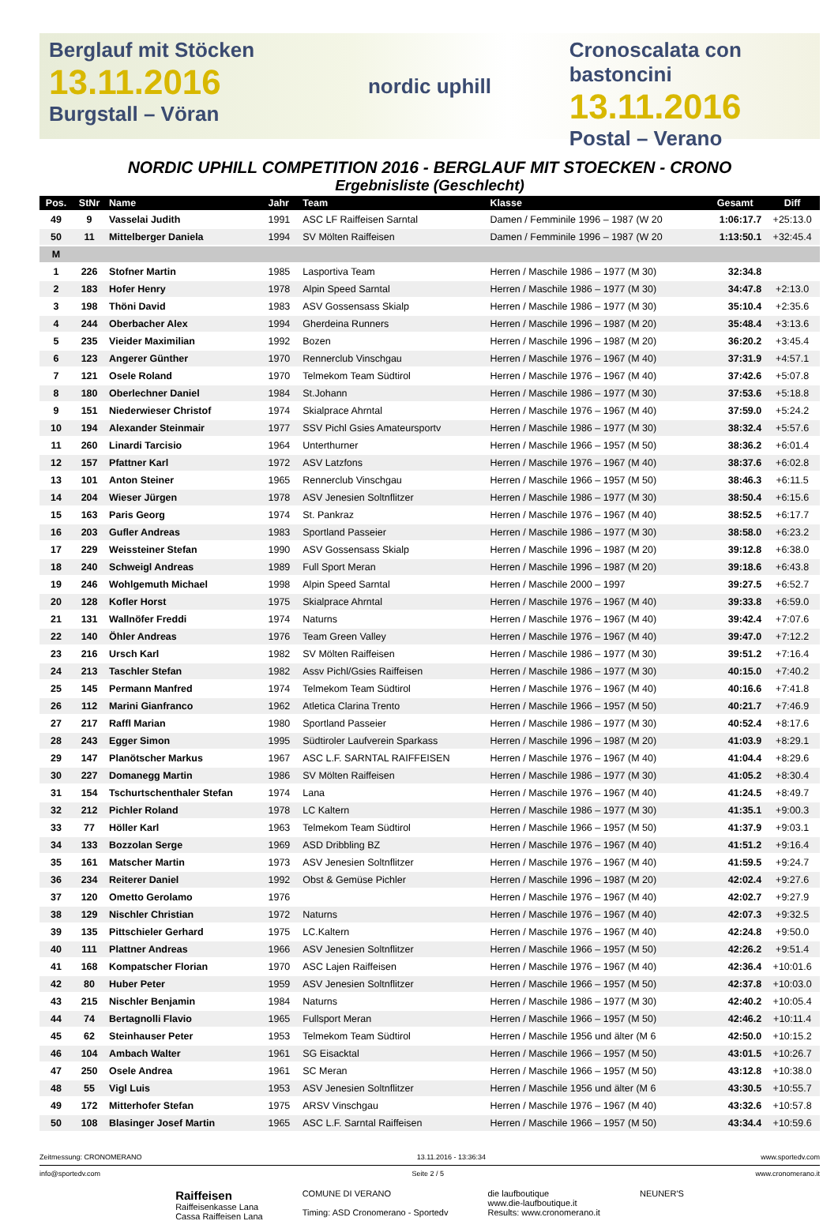Berglauf mit Stöcken
13.11.2016
Burgstall – Vöran
nordic uphill Cronoscalata con bastoncini
13.11.2016
Postal – Verano
NORDIC UPHILL COMPETITION 2016 - BERGLAUF MIT STOECKEN - CRONO
Ergebnisliste (Geschlecht)
| Pos. | StNr | Name | Jahr | Team | Klasse | Gesamt | Diff |
| --- | --- | --- | --- | --- | --- | --- | --- |
| 49 | 9 | Vasselai Judith | 1991 | ASC LF Raiffeisen Sarntal | Damen / Femminile 1996 – 1987 (W 20 | 1:06:17.7 | +25:13.0 |
| 50 | 11 | Mittelberger Daniela | 1994 | SV Mölten Raiffeisen | Damen / Femminile 1996 – 1987 (W 20 | 1:13:50.1 | +32:45.4 |
| M | | | | | | | |
| 1 | 226 | Stofner Martin | 1985 | Lasportiva Team | Herren / Maschile 1986 – 1977 (M 30) | 32:34.8 | |
| 2 | 183 | Hofer Henry | 1978 | Alpin Speed Sarntal | Herren / Maschile 1986 – 1977 (M 30) | 34:47.8 | +2:13.0 |
| 3 | 198 | Thöni David | 1983 | ASV Gossensass Skialp | Herren / Maschile 1986 – 1977 (M 30) | 35:10.4 | +2:35.6 |
| 4 | 244 | Oberbacher Alex | 1994 | Gherdeina Runners | Herren / Maschile 1996 – 1987 (M 20) | 35:48.4 | +3:13.6 |
| 5 | 235 | Vieider Maximilian | 1992 | Bozen | Herren / Maschile 1996 – 1987 (M 20) | 36:20.2 | +3:45.4 |
| 6 | 123 | Angerer Günther | 1970 | Rennerclub Vinschgau | Herren / Maschile 1976 – 1967 (M 40) | 37:31.9 | +4:57.1 |
| 7 | 121 | Osele Roland | 1970 | Telmekom Team Südtirol | Herren / Maschile 1976 – 1967 (M 40) | 37:42.6 | +5:07.8 |
| 8 | 180 | Oberlechner Daniel | 1984 | St.Johann | Herren / Maschile 1986 – 1977 (M 30) | 37:53.6 | +5:18.8 |
| 9 | 151 | Niederwieser Christof | 1974 | Skialprace Ahrntal | Herren / Maschile 1976 – 1967 (M 40) | 37:59.0 | +5:24.2 |
| 10 | 194 | Alexander Steinmair | 1977 | SSV Pichl Gsies Amateursportv | Herren / Maschile 1986 – 1977 (M 30) | 38:32.4 | +5:57.6 |
| 11 | 260 | Linardi Tarcisio | 1964 | Unterthurner | Herren / Maschile 1966 – 1957 (M 50) | 38:36.2 | +6:01.4 |
| 12 | 157 | Pfattner Karl | 1972 | ASV Latzfons | Herren / Maschile 1976 – 1967 (M 40) | 38:37.6 | +6:02.8 |
| 13 | 101 | Anton Steiner | 1965 | Rennerclub Vinschgau | Herren / Maschile 1966 – 1957 (M 50) | 38:46.3 | +6:11.5 |
| 14 | 204 | Wieser Jürgen | 1978 | ASV Jenesien Soltnflitzer | Herren / Maschile 1986 – 1977 (M 30) | 38:50.4 | +6:15.6 |
| 15 | 163 | Paris Georg | 1974 | St. Pankraz | Herren / Maschile 1976 – 1967 (M 40) | 38:52.5 | +6:17.7 |
| 16 | 203 | Gufler Andreas | 1983 | Sportland Passeier | Herren / Maschile 1986 – 1977 (M 30) | 38:58.0 | +6:23.2 |
| 17 | 229 | Weissteiner Stefan | 1990 | ASV Gossensass Skialp | Herren / Maschile 1996 – 1987 (M 20) | 39:12.8 | +6:38.0 |
| 18 | 240 | Schweigl Andreas | 1989 | Full Sport Meran | Herren / Maschile 1996 – 1987 (M 20) | 39:18.6 | +6:43.8 |
| 19 | 246 | Wohlgemuth Michael | 1998 | Alpin Speed Sarntal | Herren / Maschile 2000 – 1997 | 39:27.5 | +6:52.7 |
| 20 | 128 | Kofler Horst | 1975 | Skialprace Ahrntal | Herren / Maschile 1976 – 1967 (M 40) | 39:33.8 | +6:59.0 |
| 21 | 131 | Wallnöfer Freddi | 1974 | Naturns | Herren / Maschile 1976 – 1967 (M 40) | 39:42.4 | +7:07.6 |
| 22 | 140 | Öhler Andreas | 1976 | Team Green Valley | Herren / Maschile 1976 – 1967 (M 40) | 39:47.0 | +7:12.2 |
| 23 | 216 | Ursch Karl | 1982 | SV Mölten Raiffeisen | Herren / Maschile 1986 – 1977 (M 30) | 39:51.2 | +7:16.4 |
| 24 | 213 | Taschler Stefan | 1982 | Assv Pichl/Gsies Raiffeisen | Herren / Maschile 1986 – 1977 (M 30) | 40:15.0 | +7:40.2 |
| 25 | 145 | Permann Manfred | 1974 | Telmekom Team Südtirol | Herren / Maschile 1976 – 1967 (M 40) | 40:16.6 | +7:41.8 |
| 26 | 112 | Marini Gianfranco | 1962 | Atletica Clarina Trento | Herren / Maschile 1966 – 1957 (M 50) | 40:21.7 | +7:46.9 |
| 27 | 217 | Raffl Marian | 1980 | Sportland Passeier | Herren / Maschile 1986 – 1977 (M 30) | 40:52.4 | +8:17.6 |
| 28 | 243 | Egger Simon | 1995 | Südtiroler Laufverein Sparkass | Herren / Maschile 1996 – 1987 (M 20) | 41:03.9 | +8:29.1 |
| 29 | 147 | Planötscher Markus | 1967 | ASC L.F. SARNTAL RAIFFEISEN | Herren / Maschile 1976 – 1967 (M 40) | 41:04.4 | +8:29.6 |
| 30 | 227 | Domanegg Martin | 1986 | SV Mölten Raiffeisen | Herren / Maschile 1986 – 1977 (M 30) | 41:05.2 | +8:30.4 |
| 31 | 154 | Tschurtschenthaler Stefan | 1974 | Lana | Herren / Maschile 1976 – 1967 (M 40) | 41:24.5 | +8:49.7 |
| 32 | 212 | Pichler Roland | 1978 | LC Kaltern | Herren / Maschile 1986 – 1977 (M 30) | 41:35.1 | +9:00.3 |
| 33 | 77 | Höller Karl | 1963 | Telmekom Team Südtirol | Herren / Maschile 1966 – 1957 (M 50) | 41:37.9 | +9:03.1 |
| 34 | 133 | Bozzolan Serge | 1969 | ASD Dribbling BZ | Herren / Maschile 1976 – 1967 (M 40) | 41:51.2 | +9:16.4 |
| 35 | 161 | Matscher Martin | 1973 | ASV Jenesien Soltnflitzer | Herren / Maschile 1976 – 1967 (M 40) | 41:59.5 | +9:24.7 |
| 36 | 234 | Reiterer Daniel | 1992 | Obst & Gemüse Pichler | Herren / Maschile 1996 – 1987 (M 20) | 42:02.4 | +9:27.6 |
| 37 | 120 | Ometto Gerolamo | 1976 | | Herren / Maschile 1976 – 1967 (M 40) | 42:02.7 | +9:27.9 |
| 38 | 129 | Nischler Christian | 1972 | Naturns | Herren / Maschile 1976 – 1967 (M 40) | 42:07.3 | +9:32.5 |
| 39 | 135 | Pittschieler Gerhard | 1975 | LC.Kaltern | Herren / Maschile 1976 – 1967 (M 40) | 42:24.8 | +9:50.0 |
| 40 | 111 | Plattner Andreas | 1966 | ASV Jenesien Soltnflitzer | Herren / Maschile 1966 – 1957 (M 50) | 42:26.2 | +9:51.4 |
| 41 | 168 | Kompatscher Florian | 1970 | ASC Lajen Raiffeisen | Herren / Maschile 1976 – 1967 (M 40) | 42:36.4 | +10:01.6 |
| 42 | 80 | Huber Peter | 1959 | ASV Jenesien Soltnflitzer | Herren / Maschile 1966 – 1957 (M 50) | 42:37.8 | +10:03.0 |
| 43 | 215 | Nischler Benjamin | 1984 | Naturns | Herren / Maschile 1986 – 1977 (M 30) | 42:40.2 | +10:05.4 |
| 44 | 74 | Bertagnolli Flavio | 1965 | Fullsport Meran | Herren / Maschile 1966 – 1957 (M 50) | 42:46.2 | +10:11.4 |
| 45 | 62 | Steinhauser Peter | 1953 | Telmekom Team Südtirol | Herren / Maschile 1956 und älter (M 6 | 42:50.0 | +10:15.2 |
| 46 | 104 | Ambach Walter | 1961 | SG Eisacktal | Herren / Maschile 1966 – 1957 (M 50) | 43:01.5 | +10:26.7 |
| 47 | 250 | Osele Andrea | 1961 | SC Meran | Herren / Maschile 1966 – 1957 (M 50) | 43:12.8 | +10:38.0 |
| 48 | 55 | Vigl Luis | 1953 | ASV Jenesien Soltnflitzer | Herren / Maschile 1956 und älter (M 6 | 43:30.5 | +10:55.7 |
| 49 | 172 | Mitterhofer Stefan | 1975 | ARSV Vinschgau | Herren / Maschile 1976 – 1967 (M 40) | 43:32.6 | +10:57.8 |
| 50 | 108 | Blasinger Josef Martin | 1965 | ASC L.F. Sarntal Raiffeisen | Herren / Maschile 1966 – 1957 (M 50) | 43:34.4 | +10:59.6 |
Zeitmessung: CRONOMERANO 13.11.2016 - 13:36:34 www.sportedv.com
info@sportedv.com Seite 2 / 5 www.cronomerano.it
Raiffeisen
Raiffeisenkasse Lana
Cassa Raiffeisen Lana
COMUNE DI VERANO
Timing: ASD Cronomerano - Sportedv
die laufboutique
www.die-laufboutique.it
Results: www.cronomerano.it
NEUNER'S